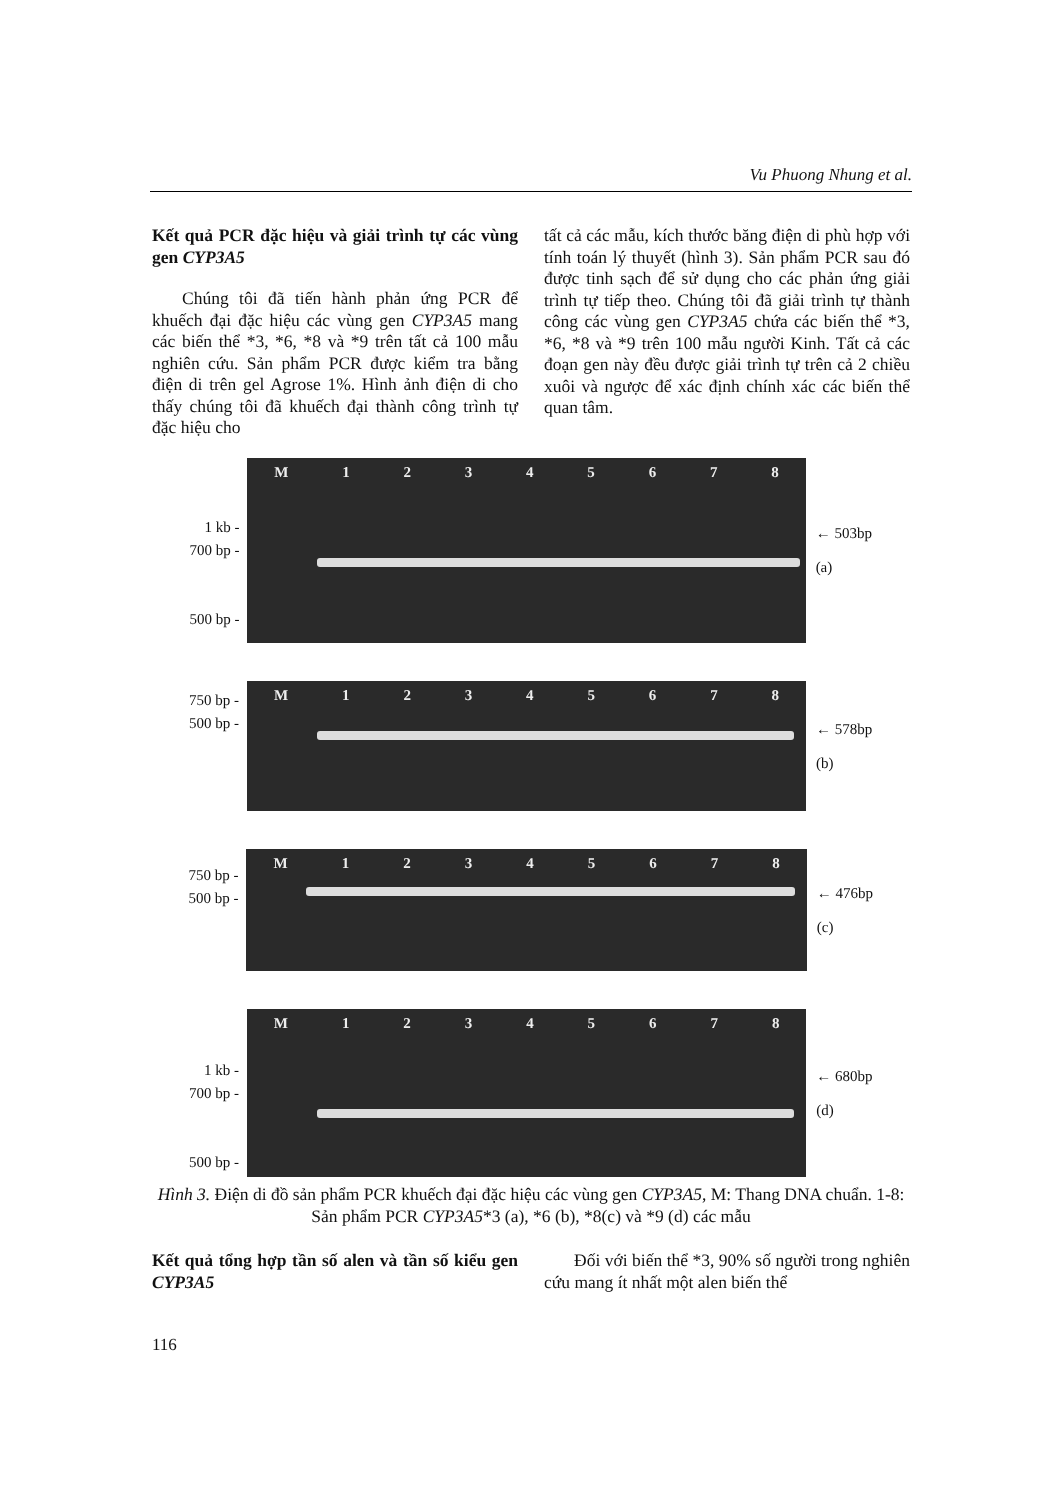Vu Phuong Nhung et al.
Kết quả PCR đặc hiệu và giải trình tự các vùng gen CYP3A5
Chúng tôi đã tiến hành phản ứng PCR để khuếch đại đặc hiệu các vùng gen CYP3A5 mang các biến thể *3, *6, *8 và *9 trên tất cả 100 mẫu nghiên cứu. Sản phẩm PCR được kiểm tra bằng điện di trên gel Agrose 1%. Hình ảnh điện di cho thấy chúng tôi đã khuếch đại thành công trình tự đặc hiệu cho
tất cả các mẫu, kích thước băng điện di phù hợp với tính toán lý thuyết (hình 3). Sản phẩm PCR sau đó được tinh sạch để sử dụng cho các phản ứng giải trình tự tiếp theo. Chúng tôi đã giải trình tự thành công các vùng gen CYP3A5 chứa các biến thể *3, *6, *8 và *9 trên 100 mẫu người Kinh. Tất cả các đoạn gen này đều được giải trình tự trên cả 2 chiều xuôi và ngược để xác định chính xác các biến thể quan tâm.
1 kb -
700 bp -
500 bp -
M 12345678
← 503bp
(a)
750 bp -
500 bp -
M 12345678
← 578bp
(b)
750 bp -
500 bp -
M 12345678
← 476bp
(c)
1 kb -
700 bp -
500 bp -
M 12345678
← 680bp
(d)
Hình 3. Điện di đồ sản phẩm PCR khuếch đại đặc hiệu các vùng gen CYP3A5, M: Thang DNA chuẩn. 1-8: Sản phẩm PCR CYP3A5*3 (a), *6 (b), *8(c) và *9 (d) các mẫu
Kết quả tổng hợp tần số alen và tần số kiểu gen CYP3A5
Đối với biến thể *3, 90% số người trong nghiên cứu mang ít nhất một alen biến thể
116